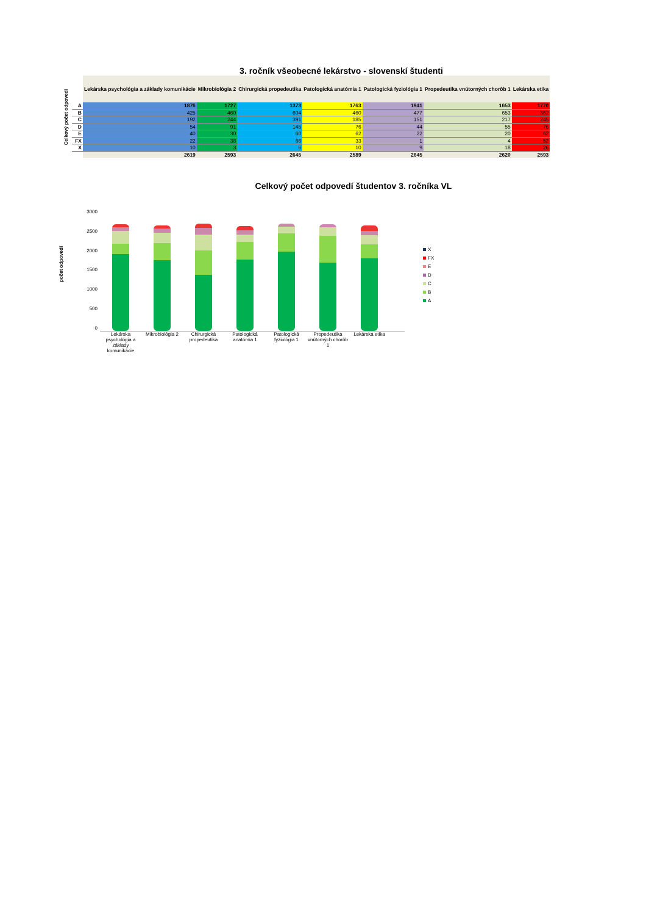3. ročník všeobecné lekárstvo - slovenskí študenti
Celkový počet odpovedí
| | Lekárska psychológia a základy komunikácie | Mikrobiológia 2 | Chirurgická propedeutika | Patologická anatómia 1 | Patologická fyziológia 1 | Propedeutika vnútorných chorôb 1 | Lekárska etika |
| --- | --- | --- | --- | --- | --- | --- | --- |
| A | 1876 | 1727 | 1373 | 1763 | 1941 | 1653 | 1770 |
| B | 425 | 460 | 604 | 460 | 477 | 653 | 362 |
| C | 192 | 244 | 391 | 185 | 151 | 217 | 245 |
| D | 54 | 91 | 145 | 76 | 44 | 55 | 76 |
| E | 40 | 30 | 60 | 62 | 22 | 20 | 62 |
| FX | 22 | 38 | 66 | 33 | 1 | 4 | 52 |
| X | 10 | 3 | 6 | 10 | 9 | 18 | 26 |
| | 2619 | 2593 | 2645 | 2589 | 2645 | 2620 | 2593 |
Celkový počet odpovedí študentov 3. ročníka VL
počet odpovedí
3000
2500
2000
1500
1000
500
0
Lekárska psychológia a základy komunikácie
Mikrobiológia 2
Chirurgická propedeutika
Patologická anatómia 1
Patologická fyziológia 1
Propedeutika vnútorných chorôb 1
Lekárska etika
X
FX
E
D
C
B
A